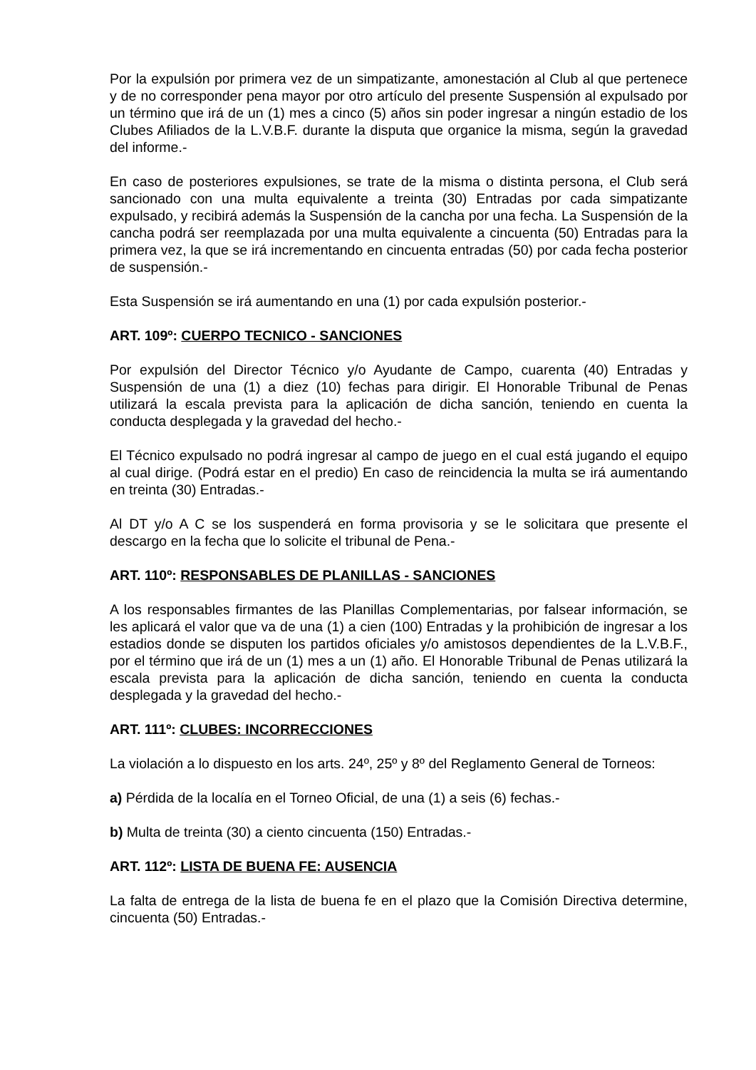Por la expulsión por primera vez de un simpatizante, amonestación al Club al que pertenece y de no corresponder pena mayor por otro artículo del presente Suspensión al expulsado por un término que irá de un (1) mes a cinco (5) años sin poder ingresar a ningún estadio de los Clubes Afiliados de la L.V.B.F. durante la disputa que organice la misma, según la gravedad del informe.-
En caso de posteriores expulsiones, se trate de la misma o distinta persona, el Club será sancionado con una multa equivalente a treinta (30) Entradas por cada simpatizante expulsado, y recibirá además la Suspensión de la cancha por una fecha. La Suspensión de la cancha podrá ser reemplazada por una multa equivalente a cincuenta (50) Entradas para la primera vez, la que se irá incrementando en cincuenta entradas (50) por cada fecha posterior de suspensión.-
Esta Suspensión se irá aumentando en una (1) por cada expulsión posterior.-
ART. 109º: CUERPO TECNICO - SANCIONES
Por expulsión del Director Técnico y/o Ayudante de Campo, cuarenta (40) Entradas y Suspensión de una (1) a diez (10) fechas para dirigir. El Honorable Tribunal de Penas utilizará la escala prevista para la aplicación de dicha sanción, teniendo en cuenta la conducta desplegada y la gravedad del hecho.-
El Técnico expulsado no podrá ingresar al campo de juego en el cual está jugando el equipo al cual dirige. (Podrá estar en el predio) En caso de reincidencia la multa se irá aumentando en treinta (30) Entradas.-
Al DT y/o A C se los suspenderá en forma provisoria y se le solicitara que presente el descargo en la fecha que lo solicite el tribunal de Pena.-
ART. 110º: RESPONSABLES DE PLANILLAS - SANCIONES
A los responsables firmantes de las Planillas Complementarias, por falsear información, se les aplicará el valor que va de una (1) a cien (100) Entradas y la prohibición de ingresar a los estadios donde se disputen los partidos oficiales y/o amistosos dependientes de la L.V.B.F., por el término que irá de un (1) mes a un (1) año. El Honorable Tribunal de Penas utilizará la escala prevista para la aplicación de dicha sanción, teniendo en cuenta la conducta desplegada y la gravedad del hecho.-
ART. 111º: CLUBES: INCORRECCIONES
La violación a lo dispuesto en los arts. 24º, 25º y 8º del Reglamento General de Torneos:
a) Pérdida de la localía en el Torneo Oficial, de una (1) a seis (6) fechas.-
b) Multa de treinta (30) a ciento cincuenta (150) Entradas.-
ART. 112º: LISTA DE BUENA FE: AUSENCIA
La falta de entrega de la lista de buena fe en el plazo que la Comisión Directiva determine, cincuenta (50) Entradas.-